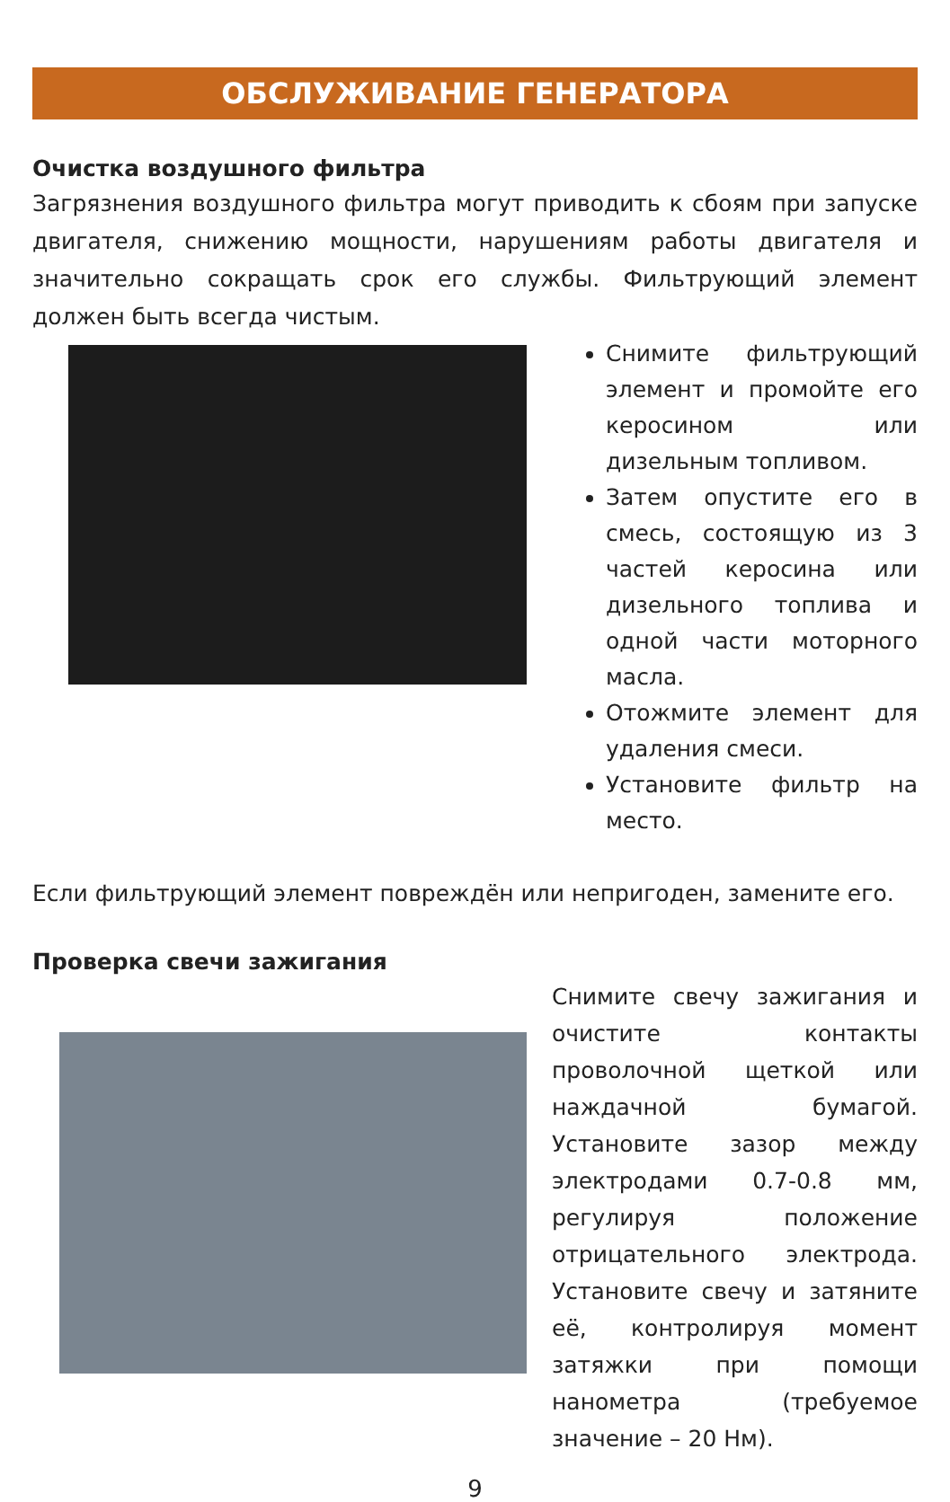ОБСЛУЖИВАНИЕ ГЕНЕРАТОРА
Очистка воздушного фильтра
Загрязнения воздушного фильтра могут приводить к сбоям при запуске двигателя, снижению мощности, нарушениям работы двигателя и значительно сокращать срок его службы. Фильтрующий элемент должен быть всегда чистым.
Снимите фильтрующий элемент и промойте его керосином или дизельным топливом.
Затем опустите его в смесь, состоящую из 3 частей керосина или дизельного топлива и одной части моторного масла.
Отожмите элемент для удаления смеси.
Установите фильтр на место.
Если фильтрующий элемент повреждён или непригоден, замените его.
Проверка свечи зажигания
Снимите свечу зажигания и очистите контакты проволочной щеткой или наждачной бумагой. Установите зазор между электродами 0.7-0.8 мм, регулируя положение отрицательного электрода. Установите свечу и затяните её, контролируя момент затяжки при помощи нанометра (требуемое значение – 20 Нм).
9